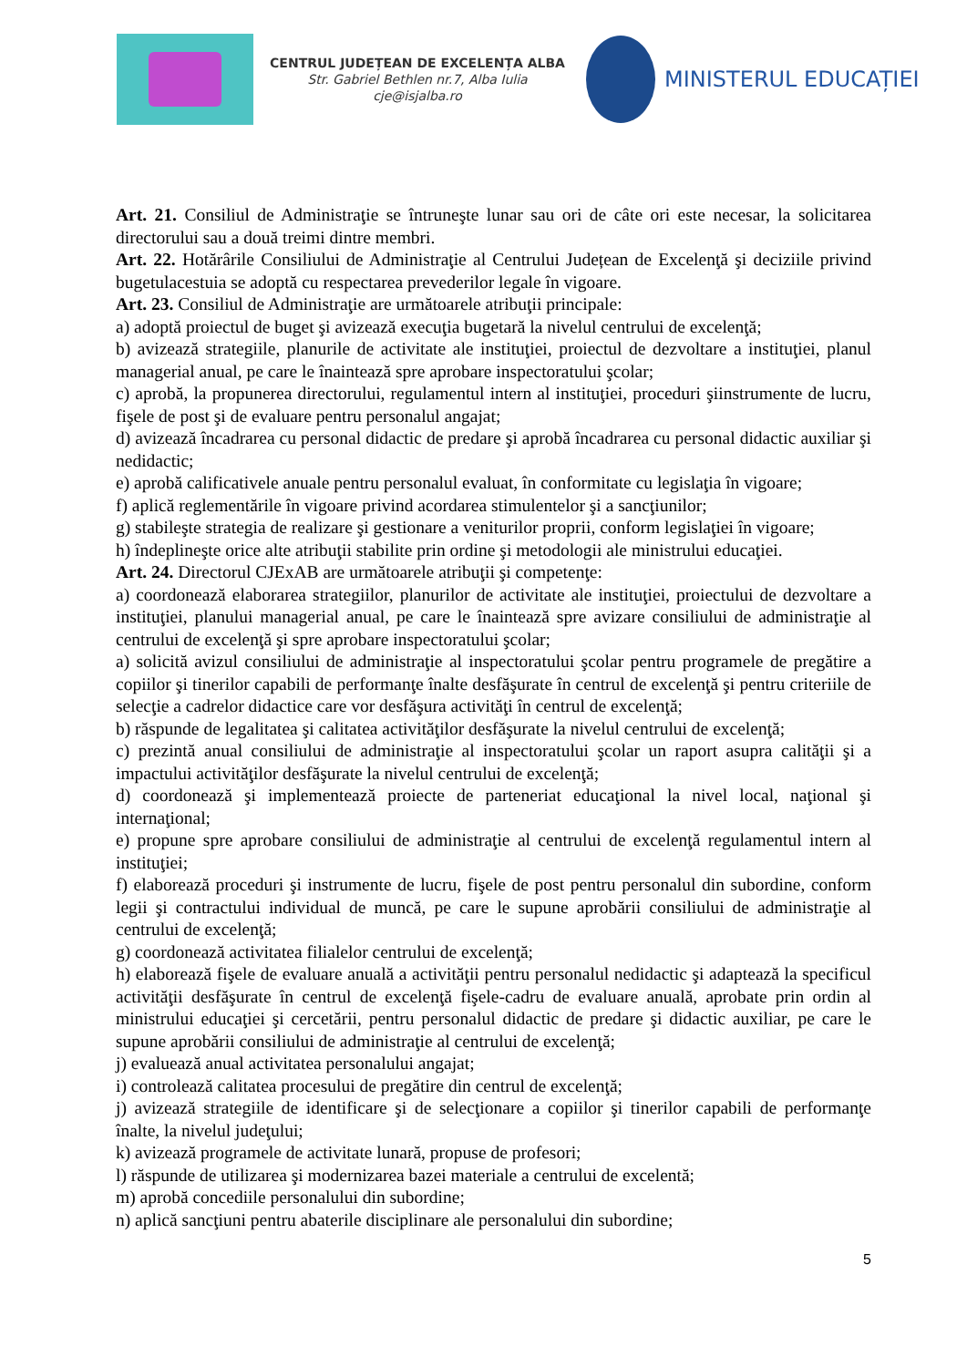CENTRUL JUDEȚEAN DE EXCELENȚA ALBA
Str. Gabriel Bethlen nr.7, Alba Iulia
cje@isjalba.ro
MINISTERUL EDUCAȚIEI
Art. 21. Consiliul de Administraţie se întruneşte lunar sau ori de câte ori este necesar, la solicitarea directorului sau a două treimi dintre membri.
Art. 22. Hotărârile Consiliului de Administraţie al Centrului Județean de Excelenţă şi deciziile privind bugetulacestuia se adoptă cu respectarea prevederilor legale în vigoare.
Art. 23. Consiliul de Administraţie are următoarele atribuţii principale:
a) adoptă proiectul de buget şi avizează execuţia bugetară la nivelul centrului de excelenţă;
b) avizează strategiile, planurile de activitate ale instituţiei, proiectul de dezvoltare a instituţiei, planul managerial anual, pe care le înaintează spre aprobare inspectoratului şcolar;
c) aprobă, la propunerea directorului, regulamentul intern al instituţiei, proceduri şiinstrumente de lucru, fişele de post şi de evaluare pentru personalul angajat;
d) avizează încadrarea cu personal didactic de predare şi aprobă încadrarea cu personal didactic auxiliar şi nedidactic;
e) aprobă calificativele anuale pentru personalul evaluat, în conformitate cu legislaţia în vigoare;
f) aplică reglementările în vigoare privind acordarea stimulentelor şi a sancţiunilor;
g) stabileşte strategia de realizare şi gestionare a veniturilor proprii, conform legislaţiei în vigoare;
h) îndeplineşte orice alte atribuţii stabilite prin ordine şi metodologii ale ministrului educaţiei.
Art. 24. Directorul CJExAB are următoarele atribuţii şi competenţe:
a) coordonează elaborarea strategiilor, planurilor de activitate ale instituţiei, proiectului de dezvoltare a instituţiei, planului managerial anual, pe care le înaintează spre avizare consiliului de administraţie al centrului de excelenţă şi spre aprobare inspectoratului şcolar;
a) solicită avizul consiliului de administraţie al inspectoratului şcolar pentru programele de pregătire a copiilor şi tinerilor capabili de performanţe înalte desfăşurate în centrul de excelenţă şi pentru criteriile de selecţie a cadrelor didactice care vor desfăşura activităţi în centrul de excelenţă;
b) răspunde de legalitatea şi calitatea activităţilor desfăşurate la nivelul centrului de excelenţă;
c) prezintă anual consiliului de administraţie al inspectoratului şcolar un raport asupra calităţii şi a impactului activităţilor desfăşurate la nivelul centrului de excelenţă;
d) coordonează şi implementează proiecte de parteneriat educaţional la nivel local, naţional şi internaţional;
e) propune spre aprobare consiliului de administraţie al centrului de excelenţă regulamentul intern al instituţiei;
f) elaborează proceduri şi instrumente de lucru, fişele de post pentru personalul din subordine, conform legii şi contractului individual de muncă, pe care le supune aprobării consiliului de administraţie al centrului de excelenţă;
g) coordonează activitatea filialelor centrului de excelenţă;
h) elaborează fişele de evaluare anuală a activităţii pentru personalul nedidactic şi adaptează la specificul activităţii desfăşurate în centrul de excelenţă fişele-cadru de evaluare anuală, aprobate prin ordin al ministrului educaţiei şi cercetării, pentru personalul didactic de predare şi didactic auxiliar, pe care le supune aprobării consiliului de administraţie al centrului de excelenţă;
j) evaluează anual activitatea personalului angajat;
i) controlează calitatea procesului de pregătire din centrul de excelenţă;
j) avizează strategiile de identificare şi de selecţionare a copiilor şi tinerilor capabili de performanţe înalte, la nivelul judeţului;
k) avizează programele de activitate lunară, propuse de profesori;
l) răspunde de utilizarea şi modernizarea bazei materiale a centrului de excelentă;
m) aprobă concediile personalului din subordine;
n) aplică sancţiuni pentru abaterile disciplinare ale personalului din subordine;
5